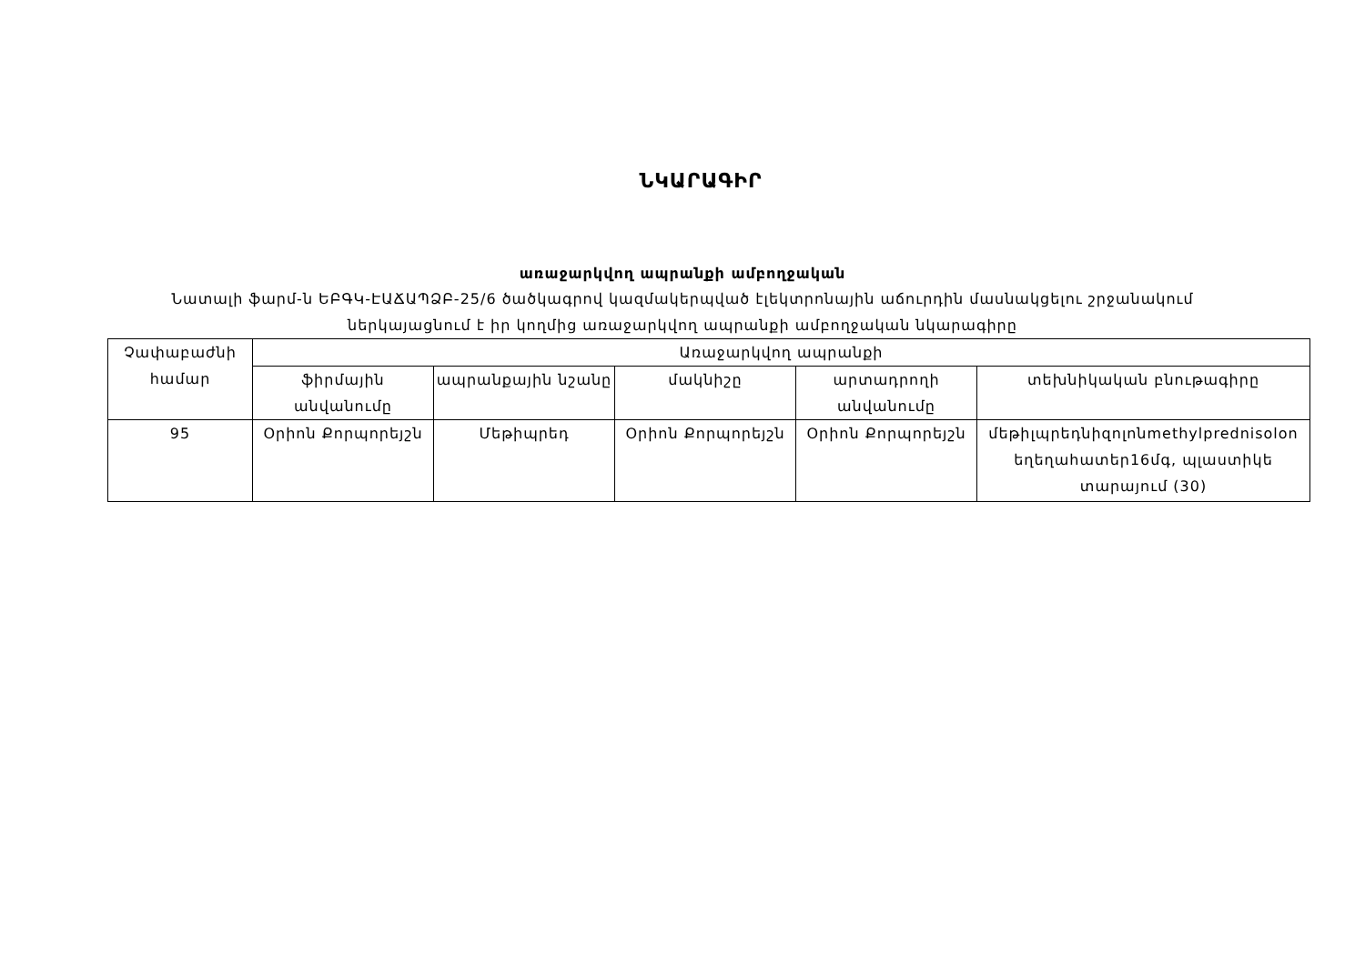ՆԿԱՐԱԳԻՐ
առաջարկվող ապրանքի ամբողջական
Նատալի ֆարմ-ն ԵԲԳԿ-ԷԱՃԱՊՁԲ-25/6 ծածկագրով կազմակերպված էլեկտրոնային աճուրդին մասնակցելու շրջանակում ներկայացնում է իր կողմից առաջարկվող ապրանքի ամբողջական նկարագիրը
| Չափաբաժնի համար | Առաջարկվող ապրանքի | | | | |
| --- | --- | --- | --- | --- | --- |
| | ֆիրմային անվանումը | ապրանքային նշանը | մակնիշը | արտադրողի անվանումը | տեխնիկական բնութագիրը |
| 95 | Օրիոն Քորպորեյշն | Մեթիպրեդ | Օրիոն Քորպորեյշն | Օրիոն Քորպորեյշն | մեթիլպրեդնիզոլոնmethylprednisolon եղեղահատեր16մգ, պլաստիկե տարայում (30) |